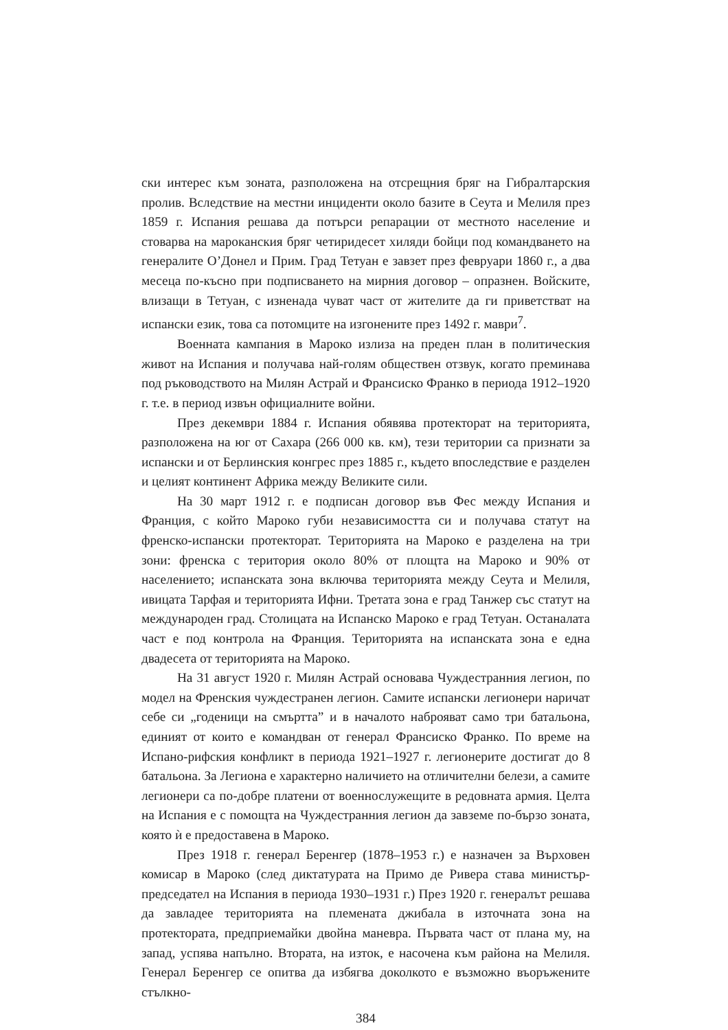ски интерес към зоната, разположена на отсрещния бряг на Гибралтарския пролив. Вследствие на местни инциденти около базите в Сеута и Мелиля през 1859 г. Испания решава да потърси репарации от местното население и стоварва на мароканския бряг четиридесет хиляди бойци под командването на генералите О’Донел и Прим. Град Тетуан е завзет през февруари 1860 г., а два месеца по-късно при подписването на мирния договор – опразнен. Войските, влизащи в Тетуан, с изненада чуват част от жителите да ги приветстват на испански език, това са потомците на изгонените през 1492 г. маври<sup>7</sup>.
Военната кампания в Мароко излиза на преден план в политическия живот на Испания и получава най-голям обществен отзвук, когато преминава под ръководството на Милян Астрай и Франсиско Франко в периода 1912–1920 г. т.е. в период извън официалните войни.
През декември 1884 г. Испания обявява протекторат на територията, разположена на юг от Сахара (266 000 кв. км), тези територии са признати за испански и от Берлинския конгрес през 1885 г., където впоследствие е разделен и целият континент Африка между Великите сили.
На 30 март 1912 г. е подписан договор във Фес между Испания и Франция, с който Мароко губи независимостта си и получава статут на френско-испански протекторат. Територията на Мароко е разделена на три зони: френска с територия около 80% от площта на Мароко и 90% от населението; испанската зона включва територията между Сеута и Мелиля, ивицата Тарфая и територията Ифни. Третата зона е град Танжер със статут на международен град. Столицата на Испанско Мароко е град Тетуан. Останалата част е под контрола на Франция. Територията на испанската зона е една двадесета от територията на Мароко.
На 31 август 1920 г. Милян Астрай основава Чуждестранния легион, по модел на Френския чуждестранен легион. Самите испански легионери наричат себе си „годеници на смъртта” и в началото наброяват само три батальона, единият от които е командван от генерал Франсиско Франко. По време на Испано-рифския конфликт в периода 1921–1927 г. легионерите достигат до 8 батальона. За Легиона е характерно наличието на отличителни белези, а самите легионери са по-добре платени от военнослужещите в редовната армия. Целта на Испания е с помощта на Чуждестранния легион да завземе по-бързо зоната, която ѝ е предоставена в Мароко.
През 1918 г. генерал Беренгер (1878–1953 г.) е назначен за Върховен комисар в Мароко (след диктатурата на Примо де Ривера става министър-председател на Испания в периода 1930–1931 г.) През 1920 г. генералът решава да завладее територията на племената джибала в източната зона на протектората, предприемайки двойна маневра. Първата част от плана му, на запад, успява напълно. Втората, на изток, е насочена към района на Мелиля. Генерал Беренгер се опитва да избягва доколкото е възможно въоръжените стълкно-
384